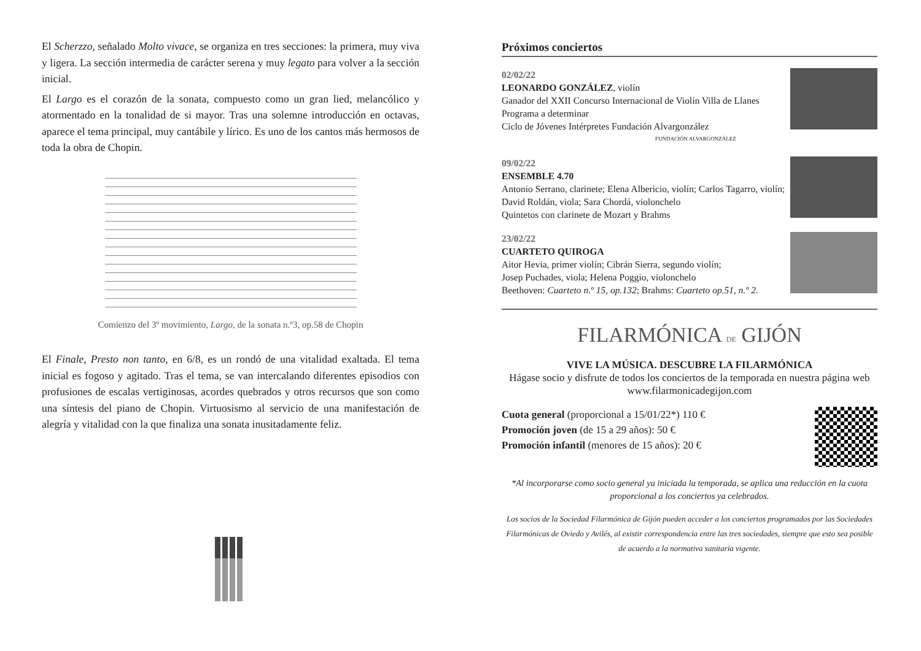El Scherzzo, señalado Molto vivace, se organiza en tres secciones: la primera, muy viva y ligera. La sección intermedia de carácter serena y muy legato para volver a la sección inicial.
El Largo es el corazón de la sonata, compuesto como un gran lied, melancólico y atormentado en la tonalidad de si mayor. Tras una solemne introducción en octavas, aparece el tema principal, muy cantábile y lírico. Es uno de los cantos más hermosos de toda la obra de Chopin.
Comienzo del 3º movimiento, Largo, de la sonata n.º3, op.58 de Chopin
El Finale, Presto non tanto, en 6/8, es un rondó de una vitalidad exaltada. El tema inicial es fogoso y agitado. Tras el tema, se van intercalando diferentes episodios con profusiones de escalas vertiginosas, acordes quebrados y otros recursos que son como una síntesis del piano de Chopin. Virtuosismo al servicio de una manifestación de alegría y vitalidad con la que finaliza una sonata inusitadamente feliz.
Próximos conciertos
02/02/22
LEONARDO GONZÁLEZ, violín
Ganador del XXII Concurso Internacional de Violín Villa de Llanes
Programa a determinar
Ciclo de Jóvenes Intérpretes Fundación Alvargonzález
FUNDACIÓN ALVARGONZÁLEZ
09/02/22
ENSEMBLE 4.70
Antonio Serrano, clarinete; Elena Albericio, violín; Carlos Tagarro, violín; David Roldán, viola; Sara Chordá, violonchelo
Quintetos con clarinete de Mozart y Brahms
23/02/22
CUARTETO QUIROGA
Aitor Hevia, primer violín; Cibrán Sierra, segundo violín;
Josep Puchades, viola; Helena Poggio, violonchelo
Beethoven: Cuarteto n.º 15, op.132; Brahms: Cuarteto op.51, n.º 2.
FILARMÓNICA DE GIJÓN
VIVE LA MÚSICA. DESCUBRE LA FILARMÓNICA
Hágase socio y disfrute de todos los conciertos de la temporada en nuestra página web www.filarmonicadegijon.com
Cuota general (proporcional a 15/01/22*) 110 €
Promoción joven (de 15 a 29 años): 50 €
Promoción infantil (menores de 15 años): 20 €
*Al incorporarse como socio general ya iniciada la temporada, se aplica una reducción en la cuota proporcional a los conciertos ya celebrados.
Los socios de la Sociedad Filarmónica de Gijón pueden acceder a los conciertos programados por las Sociedades Filarmónicas de Oviedo y Avilés, al existir correspondencia entre las tres sociedades, siempre que esto sea posible de acuerdo a la normativa sanitaria vigente.